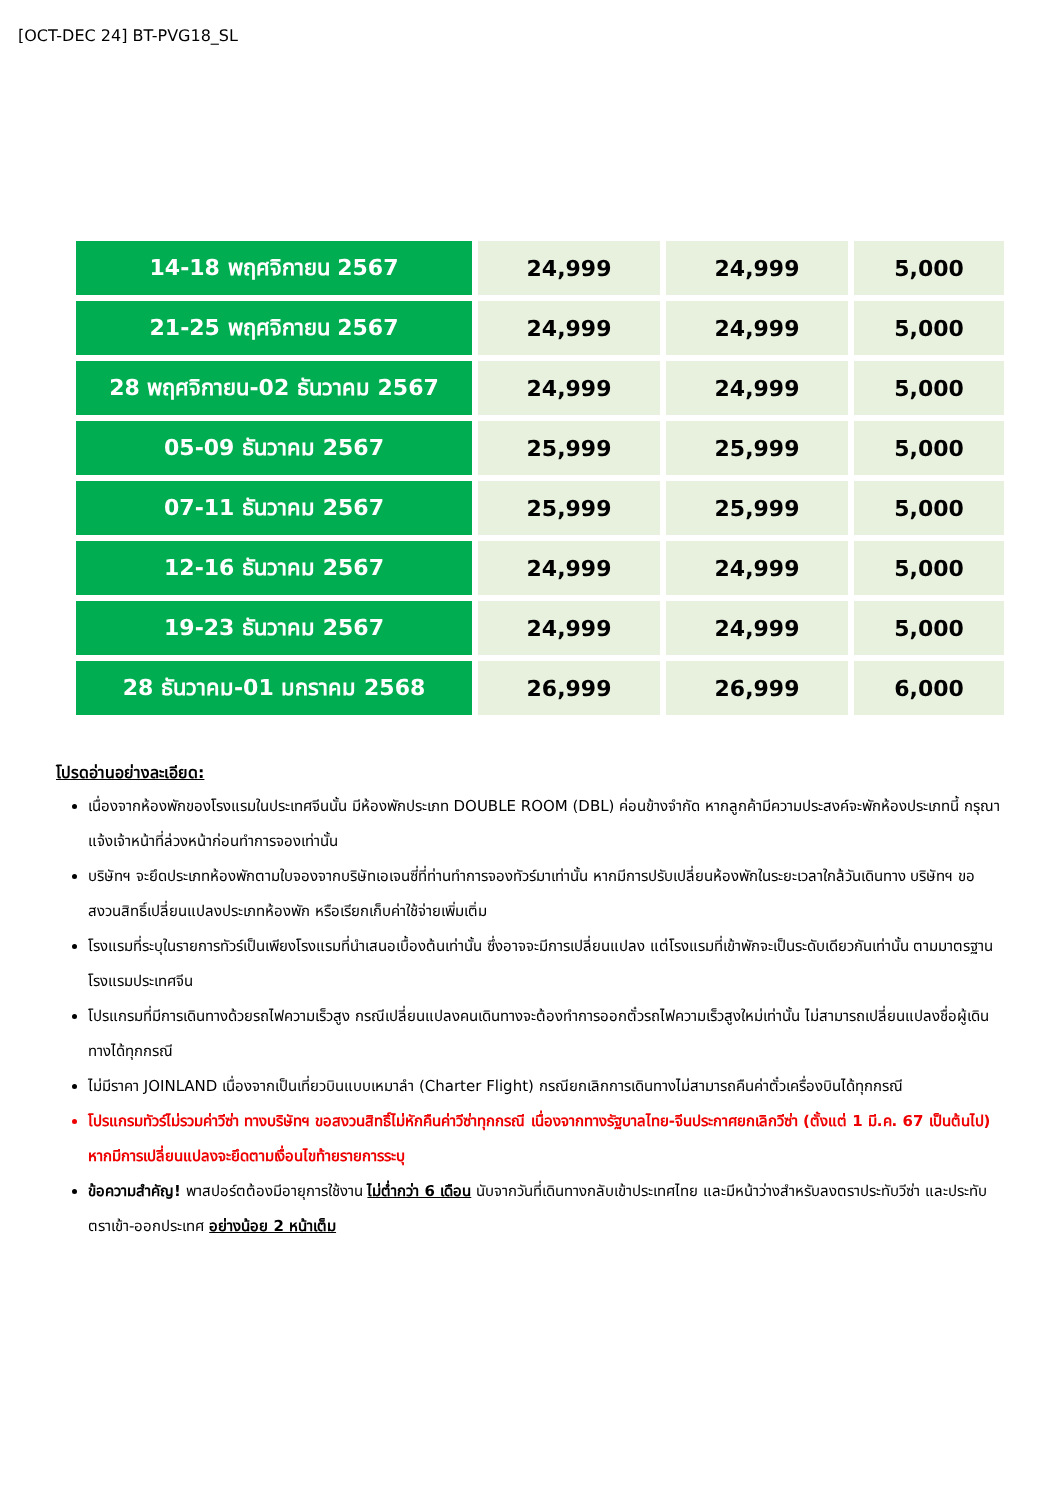[OCT-DEC 24] BT-PVG18_SL
| 14-18 พฤศจิกายน 2567 | 24,999 | 24,999 | 5,000 |
| 21-25 พฤศจิกายน 2567 | 24,999 | 24,999 | 5,000 |
| 28 พฤศจิกายน-02 ธันวาคม 2567 | 24,999 | 24,999 | 5,000 |
| 05-09 ธันวาคม 2567 | 25,999 | 25,999 | 5,000 |
| 07-11 ธันวาคม 2567 | 25,999 | 25,999 | 5,000 |
| 12-16 ธันวาคม 2567 | 24,999 | 24,999 | 5,000 |
| 19-23 ธันวาคม 2567 | 24,999 | 24,999 | 5,000 |
| 28 ธันวาคม-01 มกราคม 2568 | 26,999 | 26,999 | 6,000 |
โปรดอ่านอย่างละเอียด:
เนื่องจากห้องพักของโรงแรมในประเทศจีนนั้น มีห้องพักประเภท DOUBLE ROOM (DBL) ค่อนข้างจำกัด หากลูกค้ามีความประสงค์จะพักห้องประเภทนี้ กรุณาแจ้งเจ้าหน้าที่ล่วงหน้าก่อนทำการจองเท่านั้น
บริษัทฯ จะยึดประเภทห้องพักตามใบจองจากบริษัทเอเจนซี่ที่ท่านทำการจองทัวร์มาเท่านั้น หากมีการปรับเปลี่ยนห้องพักในระยะเวลาใกล้วันเดินทาง บริษัทฯ ขอสงวนสิทธิ์เปลี่ยนแปลงประเภทห้องพัก หรือเรียกเก็บค่าใช้จ่ายเพิ่มเติ่ม
โรงแรมที่ระบุในรายการทัวร์เป็นเพียงโรงแรมที่นำเสนอเบื้องต้นเท่านั้น ซึ่งอาจจะมีการเปลี่ยนแปลง แต่โรงแรมที่เข้าพักจะเป็นระดับเดียวกันเท่านั้น ตามมาตรฐานโรงแรมประเทศจีน
โปรแกรมที่มีการเดินทางด้วยรถไฟความเร็วสูง กรณีเปลี่ยนแปลงคนเดินทางจะต้องทำการออกตั๋วรถไฟความเร็วสูงใหม่เท่านั้น ไม่สามารถเปลี่ยนแปลงชื่อผู้เดินทางได้ทุกกรณี
ไม่มีราคา JOINLAND เนื่องจากเป็นเที่ยวบินแบบเหมาลำ (Charter Flight) กรณียกเลิกการเดินทางไม่สามารถคืนค่าตั๋วเครื่องบินได้ทุกกรณี
โปรแกรมทัวร์ไม่รวมค่าวีซ่า ทางบริษัทฯ ขอสงวนสิทธิ์ไม่หักคืนค่าวีซ่าทุกกรณี เนื่องจากทางรัฐบาลไทย-จีนประกาศยกเลิกวีซ่า (ตั้งแต่ 1 มี.ค. 67 เป็นต้นไป) หากมีการเปลี่ยนแปลงจะยึดตามเงื่อนไขท้ายรายการระบุ
ข้อความสำคัญ! พาสปอร์ตต้องมีอายุการใช้งาน ไม่ต่ำกว่า 6 เดือน นับจากวันที่เดินทางกลับเข้าประเทศไทย และมีหน้าว่างสำหรับลงตราประทับวีซ่า และประทับตราเข้า-ออกประเทศ อย่างน้อย 2 หน้าเต็ม